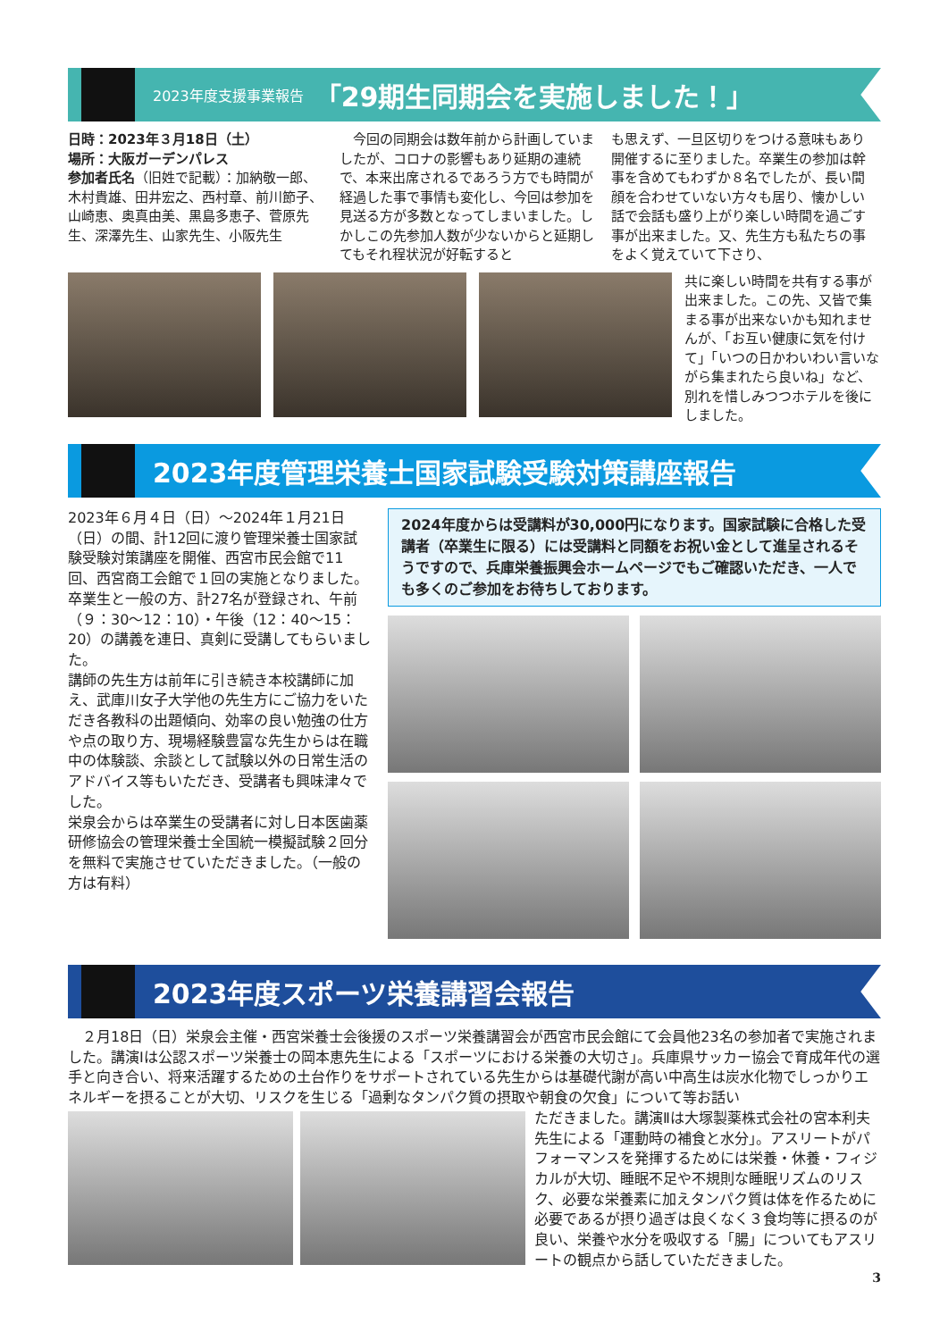2023年度支援事業報告 「29期生同期会を実施しました！」
日時：2023年３月18日（土）
場所：大阪ガーデンパレス
参加者氏名（旧姓で記載）：加納敬一郎、木村貴雄、田井宏之、西村章、前川節子、山崎恵、奥真由美、黒島多恵子、菅原先生、深澤先生、山家先生、小阪先生
　今回の同期会は数年前から計画していましたが、コロナの影響もあり延期の連続で、本来出席されるであろう方でも時間が経過した事で事情も変化し、今回は参加を見送る方が多数となってしまいました。しかしこの先参加人数が少ないからと延期してもそれ程状況が好転すると
も思えず、一旦区切りをつける意味もあり開催するに至りました。卒業生の参加は幹事を含めてもわずか８名でしたが、長い間顔を合わせていない方々も居り、懐かしい話で会話も盛り上がり楽しい時間を過ごす事が出来ました。又、先生方も私たちの事をよく覚えていて下さり、
共に楽しい時間を共有する事が出来ました。この先、又皆で集まる事が出来ないかも知れませんが、「お互い健康に気を付けて」「いつの日かわいわい言いながら集まれたら良いね」など、別れを惜しみつつホテルを後にしました。
2023年度管理栄養士国家試験受験対策講座報告
2023年６月４日（日）～2024年１月21日（日）の間、計12回に渡り管理栄養士国家試験受験対策講座を開催、西宮市民会館で11回、西宮商工会館で１回の実施となりました。
卒業生と一般の方、計27名が登録され、午前（９：30～12：10）・午後（12：40～15：20）の講義を連日、真剣に受講してもらいました。
講師の先生方は前年に引き続き本校講師に加え、武庫川女子大学他の先生方にご協力をいただき各教科の出題傾向、効率の良い勉強の仕方や点の取り方、現場経験豊富な先生からは在職中の体験談、余談として試験以外の日常生活のアドバイス等もいただき、受講者も興味津々でした。
栄泉会からは卒業生の受講者に対し日本医歯薬研修協会の管理栄養士全国統一模擬試験２回分を無料で実施させていただきました。（一般の方は有料）
2024年度からは受講料が30,000円になります。国家試験に合格した受講者（卒業生に限る）には受講料と同額をお祝い金として進呈されるそうですので、兵庫栄養振興会ホームページでもご確認いただき、一人でも多くのご参加をお待ちしております。
2023年度スポーツ栄養講習会報告
　２月18日（日）栄泉会主催・西宮栄養士会後援のスポーツ栄養講習会が西宮市民会館にて会員他23名の参加者で実施されました。講演Ⅰは公認スポーツ栄養士の岡本恵先生による「スポーツにおける栄養の大切さ」。兵庫県サッカー協会で育成年代の選手と向き合い、将来活躍するための土台作りをサポートされている先生からは基礎代謝が高い中高生は炭水化物でしっかりエネルギーを摂ることが大切、リスクを生じる「過剰なタンパク質の摂取や朝食の欠食」について等お話い
ただきました。講演Ⅱは大塚製薬株式会社の宮本利夫先生による「運動時の補食と水分」。アスリートがパフォーマンスを発揮するためには栄養・休養・フィジカルが大切、睡眠不足や不規則な睡眠リズムのリスク、必要な栄養素に加えタンパク質は体を作るために必要であるが摂り過ぎは良くなく３食均等に摂るのが良い、栄養や水分を吸収する「腸」についてもアスリートの観点から話していただきました。
3